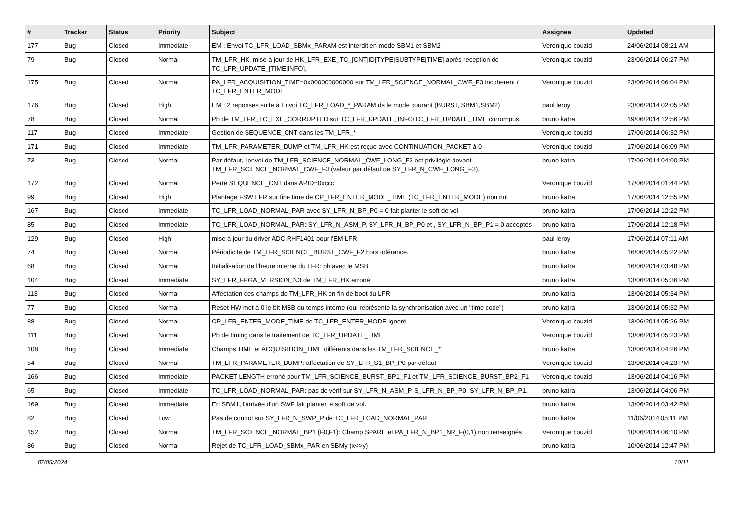| # | Tracker | Status | Priority | Subject | Assignee | Updated |
| --- | --- | --- | --- | --- | --- | --- |
| 177 | Bug | Closed | Immediate | EM : Envoi TC_LFR_LOAD_SBMx_PARAM est interdit en mode SBM1 et SBM2 | Veronique bouzid | 24/06/2014 08:21 AM |
| 79 | Bug | Closed | Normal | TM_LFR_HK: mise à jour de HK_LFR_EXE_TC_[CNT/ID/TYPE/SUBTYPE/TIME] après reception de TC_LFR_UPDATE_[TIME/INFO]. | Veronique bouzid | 23/06/2014 06:27 PM |
| 175 | Bug | Closed | Normal | PA_LFR_ACQUISITION_TIME=0x000000000000 sur TM_LFR_SCIENCE_NORMAL_CWF_F3 incoherent / TC_LFR_ENTER_MODE | Veronique bouzid | 23/06/2014 06:04 PM |
| 176 | Bug | Closed | High | EM : 2 reponses suite à Envoi TC_LFR_LOAD_*_PARAM ds le mode courant (BURST, SBM1,SBM2) | paul leroy | 23/06/2014 02:05 PM |
| 78 | Bug | Closed | Normal | Pb de TM_LFR_TC_EXE_CORRUPTED sur TC_LFR_UPDATE_INFO/TC_LFR_UPDATE_TIME corrompus | bruno katra | 19/06/2014 12:56 PM |
| 117 | Bug | Closed | Immediate | Gestion de SEQUENCE_CNT dans les TM_LFR_* | Veronique bouzid | 17/06/2014 06:32 PM |
| 171 | Bug | Closed | Immediate | TM_LFR_PARAMETER_DUMP et TM_LFR_HK est reçue avec CONTINUATION_PACKET à 0 | Veronique bouzid | 17/06/2014 06:09 PM |
| 73 | Bug | Closed | Normal | Par défaut, l'envoi de TM_LFR_SCIENCE_NORMAL_CWF_LONG_F3 est privilégié devant TM_LFR_SCIENCE_NORMAL_CWF_F3 (valeur par défaut de SY_LFR_N_CWF_LONG_F3). | bruno katra | 17/06/2014 04:00 PM |
| 172 | Bug | Closed | Normal | Perte SEQUENCE_CNT dans APID=0xccc | Veronique bouzid | 17/06/2014 01:44 PM |
| 99 | Bug | Closed | High | Plantage FSW LFR sur fine time de CP_LFR_ENTER_MODE_TIME (TC_LFR_ENTER_MODE) non nul | bruno katra | 17/06/2014 12:55 PM |
| 167 | Bug | Closed | Immediate | TC_LFR_LOAD_NORMAL_PAR avec SY_LFR_N_BP_P0 = 0 fait planter le soft de vol | bruno katra | 17/06/2014 12:22 PM |
| 85 | Bug | Closed | Immediate | TC_LFR_LOAD_NORMAL_PAR: SY_LFR_N_ASM_P, SY_LFR_N_BP_P0 et , SY_LFR_N_BP_P1 = 0 acceptés | bruno katra | 17/06/2014 12:18 PM |
| 129 | Bug | Closed | High | mise à jour du driver ADC RHF1401 pour l'EM LFR | paul leroy | 17/06/2014 07:11 AM |
| 74 | Bug | Closed | Normal | Périodicité de TM_LFR_SCIENCE_BURST_CWF_F2 hors tolérance. | bruno katra | 16/06/2014 05:22 PM |
| 68 | Bug | Closed | Normal | Initialisation de l'heure interne du LFR: pb avec le MSB | bruno katra | 16/06/2014 03:48 PM |
| 104 | Bug | Closed | Immediate | SY_LFR_FPGA_VERSION_N3 de TM_LFR_HK erroné | bruno katra | 13/06/2014 05:36 PM |
| 113 | Bug | Closed | Normal | Affectation des champs de TM_LFR_HK en fin de boot du LFR | bruno katra | 13/06/2014 05:34 PM |
| 77 | Bug | Closed | Normal | Reset HW met à 0 le bit MSB du temps interne (qui représente la synchronisation avec un "time code") | bruno katra | 13/06/2014 05:32 PM |
| 88 | Bug | Closed | Normal | CP_LFR_ENTER_MODE_TIME de TC_LFR_ENTER_MODE ignoré | Veronique bouzid | 13/06/2014 05:26 PM |
| 111 | Bug | Closed | Normal | Pb de timing dans le traitement de TC_LFR_UPDATE_TIME | Veronique bouzid | 13/06/2014 05:23 PM |
| 108 | Bug | Closed | Immediate | Champs TIME et ACQUISITION_TIME différents dans les TM_LFR_SCIENCE_* | bruno katra | 13/06/2014 04:26 PM |
| 54 | Bug | Closed | Normal | TM_LFR_PARAMETER_DUMP: affectation de SY_LFR_S1_BP_P0 par défaut | Veronique bouzid | 13/06/2014 04:23 PM |
| 166 | Bug | Closed | Immediate | PACKET LENGTH erroné pour TM_LFR_SCIENCE_BURST_BP1_F1 et TM_LFR_SCIENCE_BURST_BP2_F1 | Veronique bouzid | 13/06/2014 04:16 PM |
| 65 | Bug | Closed | Immediate | TC_LFR_LOAD_NORMAL_PAR: pas de vérif sur SY_LFR_N_ASM_P, S_LFR_N_BP_P0, SY_LFR_N_BP_P1. | bruno katra | 13/06/2014 04:06 PM |
| 169 | Bug | Closed | Immediate | En SBM1, l'arrivée d'un SWF fait planter le soft de vol. | bruno katra | 13/06/2014 03:42 PM |
| 82 | Bug | Closed | Low | Pas de control sur SY_LFR_N_SWP_P de TC_LFR_LOAD_NORMAL_PAR | bruno katra | 11/06/2014 05:11 PM |
| 152 | Bug | Closed | Normal | TM_LFR_SCIENCE_NORMAL_BP1 (F0,F1): Champ SPARE et PA_LFR_N_BP1_NR_F(0,1) non renseignés | Veronique bouzid | 10/06/2014 06:10 PM |
| 86 | Bug | Closed | Normal | Rejet de TC_LFR_LOAD_SBMx_PAR en SBMy (x<>y) | bruno katra | 10/06/2014 12:47 PM |
07/05/2024 10/11